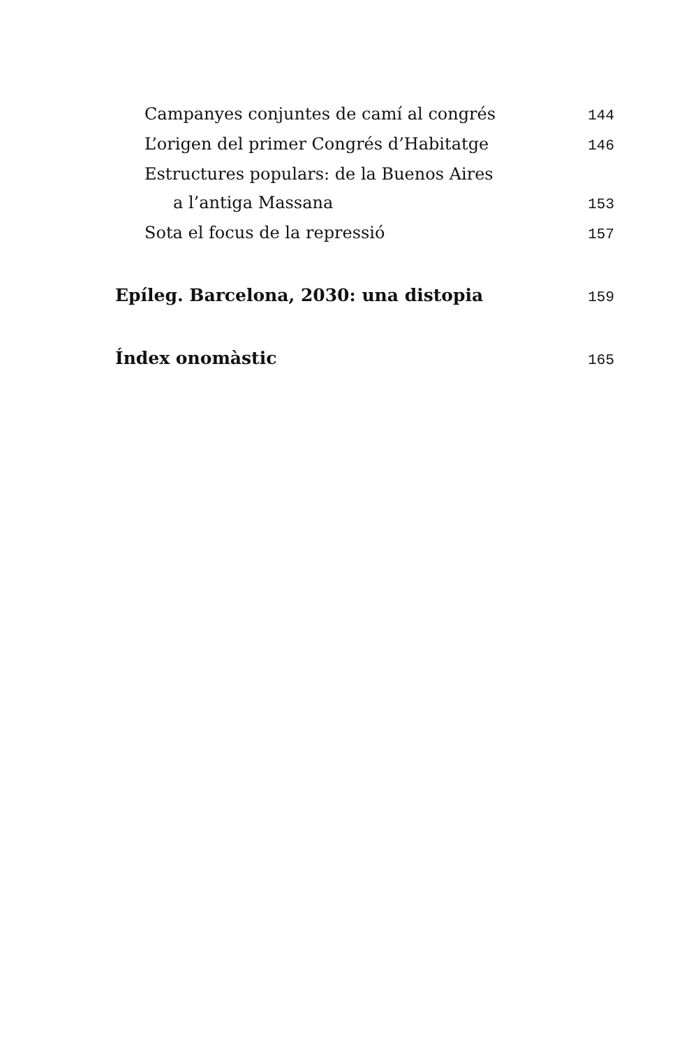Campanyes conjuntes de camí al congrés 144
L’origen del primer Congrés d’Habitatge 146
Estructures populars: de la Buenos Aires
a l’antiga Massana 153
Sota el focus de la repressió 157
Epíleg. Barcelona, 2030: una distopia 159
Índex onomàstic 165